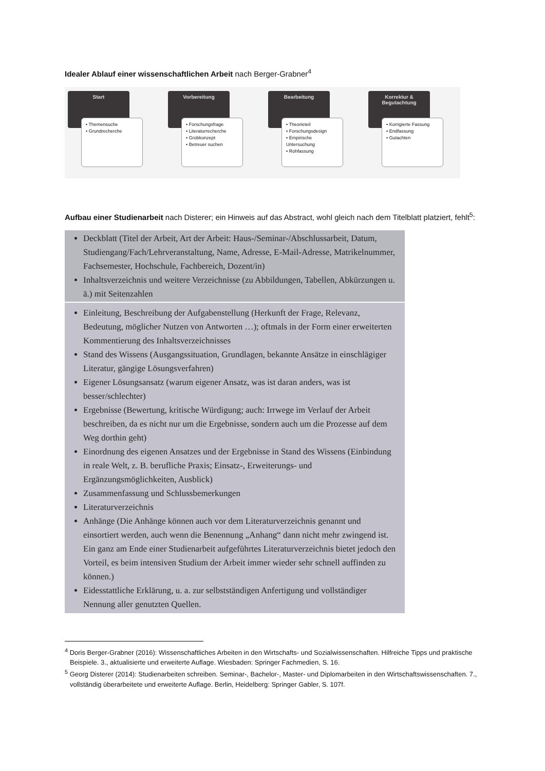Idealer Ablauf einer wissenschaftlichen Arbeit nach Berger-Grabner<sup>4</sup>
Start
• Themensuche
• Grundrecherche
Vorbereitung
• Forschungsfrage
• Literaturrecherche
• Grobkonzept
• Betreuer suchen
Bearbeitung
• Theorieteil
• Forschungsdesign
• Empirische Untersuchung
• Rohfassung
Korrektur & Begutachtung
• Korrigierte Fassung
• Endfassung
• Gutachten
Aufbau einer Studienarbeit nach Disterer; ein Hinweis auf das Abstract, wohl gleich nach dem Titel­blatt platziert, fehlt<sup>5</sup>:
Deckblatt (Titel der Arbeit, Art der Arbeit: Haus-/Seminar-/Abschlussarbeit, Datum, Studiengang/Fach/Lehrveranstaltung, Name, Adresse, E-Mail-Adresse, Matrikelnummer, Fachsemester, Hochschule, Fachbereich, Dozent/in)
Inhaltsverzeichnis und weitere Verzeichnisse (zu Abbildungen, Tabellen, Abkürzungen u. ä.) mit Seitenzahlen
Einleitung, Beschreibung der Aufgabenstellung (Herkunft der Frage, Relevanz, Bedeutung, möglicher Nutzen von Antworten …); oftmals in der Form einer erweiterten Kommentierung des Inhaltsverzeichnisses
Stand des Wissens (Ausgangssituation, Grundlagen, bekannte Ansätze in einschlägiger Literatur, gängige Lösungsverfahren)
Eigener Lösungsansatz (warum eigener Ansatz, was ist daran anders, was ist besser/schlechter)
Ergebnisse (Bewertung, kritische Würdigung; auch: Irrwege im Verlauf der Arbeit beschreiben, da es nicht nur um die Ergebnisse, sondern auch um die Prozesse auf dem Weg dorthin geht)
Einordnung des eigenen Ansatzes und der Ergebnisse in Stand des Wissens (Einbindung in reale Welt, z. B. berufliche Praxis; Einsatz-, Erweiterungs- und Ergänzungsmöglichkeiten, Ausblick)
Zusammenfassung und Schlussbemerkungen
Literaturverzeichnis
Anhänge (Die Anhänge können auch vor dem Literaturverzeichnis genannt und einsortiert werden, auch wenn die Benennung „Anhang“ dann nicht mehr zwingend ist. Ein ganz am Ende einer Studienarbeit aufgeführtes Literaturverzeichnis bietet jedoch den Vorteil, es beim intensiven Studium der Arbeit immer wieder sehr schnell auffinden zu können.)
Eidesstattliche Erklärung, u. a. zur selbstständigen Anfertigung und vollständiger Nennung aller genutzten Quellen.
<sup>4</sup> Doris Berger-Grabner (2016): Wissenschaftliches Arbeiten in den Wirtschafts- und Sozialwissenschaften. Hilfreiche Tipps und praktische Beispiele. 3., aktualisierte und erweiterte Auflage. Wiesbaden: Springer Fachmedien, S. 16.
<sup>5</sup> Georg Disterer (2014): Studienarbeiten schreiben. Seminar-, Bachelor-, Master- und Diplomarbeiten in den Wirtschaftswissenschaften. 7., vollständig überarbeitete und erweiterte Auflage. Berlin, Heidelberg: Springer Gabler, S. 107f.